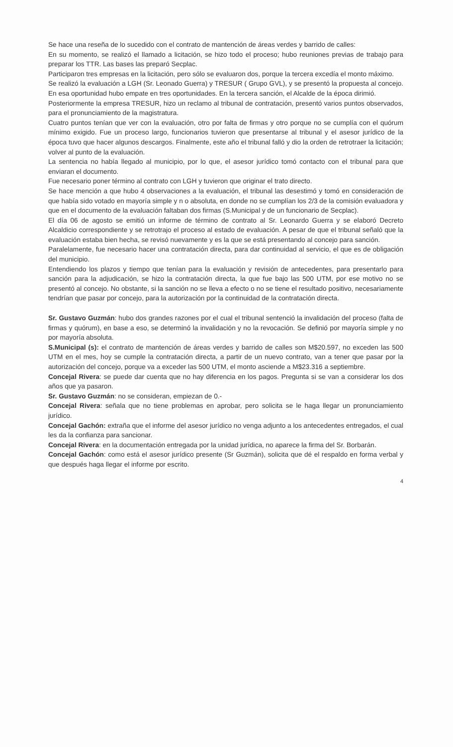Se hace una reseña de lo sucedido con el contrato de mantención de áreas verdes y barrido de calles:
En su momento, se realizó el llamado a licitación, se hizo todo el proceso; hubo reuniones previas de trabajo para preparar los TTR. Las bases las preparó Secplac.
Participaron tres empresas en la licitación, pero sólo se evaluaron dos, porque la tercera excedía el monto máximo.
Se realizó la evaluación a LGH (Sr. Leonado Guerra) y TRESUR ( Grupo GVL), y se presentó la propuesta al concejo. En esa oportunidad hubo empate en tres oportunidades. En la tercera sanción, el Alcalde de la época dirimió.
Posteriormente la empresa TRESUR, hizo un reclamo al tribunal de contratación, presentó varios puntos observados, para el pronunciamiento de la magistratura.
Cuatro puntos tenían que ver con la evaluación, otro por falta de firmas y otro porque no se cumplía con el quórum mínimo exigido. Fue un proceso largo, funcionarios tuvieron que presentarse al tribunal y el asesor jurídico de la época tuvo que hacer algunos descargos. Finalmente, este año el tribunal falló y dio la orden de retrotraer la licitación; volver al punto de la evaluación.
La sentencia no había llegado al municipio, por lo que, el asesor jurídico tomó contacto con el tribunal para que enviaran el documento.
Fue necesario poner término al contrato con LGH y tuvieron que originar el trato directo.
Se hace mención a que hubo 4 observaciones a la evaluación, el tribunal las desestimó y tomó en consideración de que había sido votado en mayoría simple y n o absoluta, en donde no se cumplían los 2/3 de la comisión evaluadora y que en el documento de la evaluación faltaban dos firmas (S.Municipal y de un funcionario de Secplac).
El día 06 de agosto se emitió un informe de término de contrato al Sr. Leonardo Guerra y se elaboró Decreto Alcaldicio correspondiente y se retrotrajo el proceso al estado de evaluación. A pesar de que el tribunal señaló que la evaluación estaba bien hecha, se revisó nuevamente y es la que se está presentando al concejo para sanción.
Paralelamente, fue necesario hacer una contratación directa, para dar continuidad al servicio, el que es de obligación del municipio.
Entendiendo los plazos y tiempo que tenían para la evaluación y revisión de antecedentes, para presentarlo para sanción para la adjudicación, se hizo la contratación directa, la que fue bajo las 500 UTM, por ese motivo no se presentó al concejo. No obstante, si la sanción no se lleva a efecto o no se tiene el resultado positivo, necesariamente tendrían que pasar por concejo, para la autorización por la continuidad de la contratación directa.
Sr. Gustavo Guzmán: hubo dos grandes razones por el cual el tribunal sentenció la invalidación del proceso (falta de firmas y quórum), en base a eso, se determinó la invalidación y no la revocación. Se definió por mayoría simple y no por mayoría absoluta.
S.Municipal (s): el contrato de mantención de áreas verdes y barrido de calles son M$20.597, no exceden las 500 UTM en el mes, hoy se cumple la contratación directa, a partir de un nuevo contrato, van a tener que pasar por la autorización del concejo, porque va a exceder las 500 UTM, el monto asciende a M$23.316 a septiembre.
Concejal Rivera: se puede dar cuenta que no hay diferencia en los pagos. Pregunta si se van a considerar los dos años que ya pasaron.
Sr. Gustavo Guzmán: no se consideran, empiezan de 0.-
Concejal Rivera: señala que no tiene problemas en aprobar, pero solicita se le haga llegar un pronunciamiento jurídico.
Concejal Gachón: extraña que el informe del asesor jurídico no venga adjunto a los antecedentes entregados, el cual les da la confianza para sancionar.
Concejal Rivera: en la documentación entregada por la unidad jurídica, no aparece la firma del Sr. Borbarán.
Concejal Gachón: como está el asesor jurídico presente (Sr Guzmán), solicita que dé el respaldo en forma verbal y que después haga llegar el informe por escrito.
4